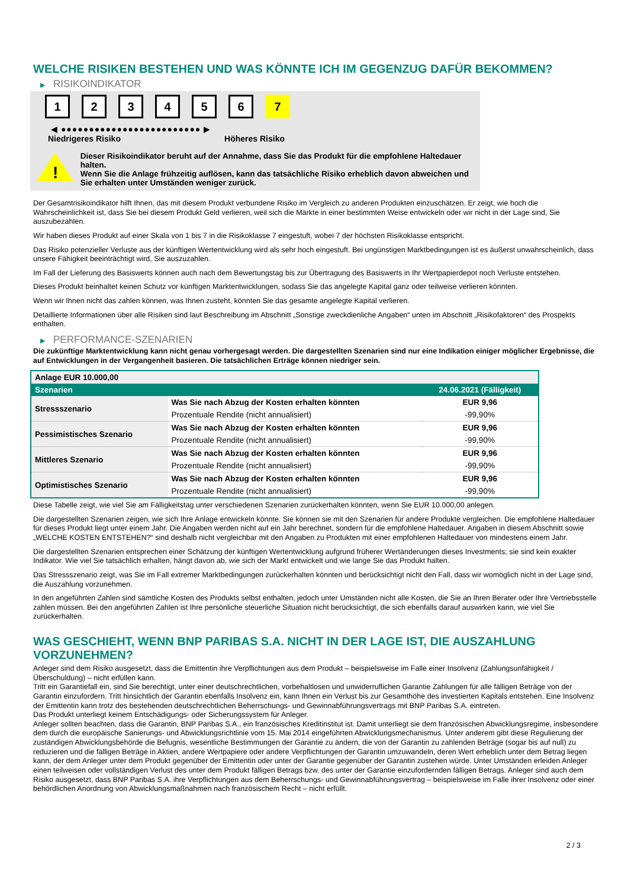WELCHE RISIKEN BESTEHEN UND WAS KÖNNTE ICH IM GEGENZUG DAFÜR BEKOMMEN?
▶ RISIKOINDIKATOR
1 2 3 4 5 6 7
◀ ●●●●●●●●●●●●●●●●●●●●●●●●● ▶
Niedrigeres Risiko Höheres Risiko
!
Dieser Risikoindikator beruht auf der Annahme, dass Sie das Produkt für die empfohlene Haltedauer halten.
Wenn Sie die Anlage frühzeitig auflösen, kann das tatsächliche Risiko erheblich davon abweichen und Sie erhalten unter Umständen weniger zurück.
Der Gesamtrisikoindikator hilft Ihnen, das mit diesem Produkt verbundene Risiko im Vergleich zu anderen Produkten einzuschätzen. Er zeigt, wie hoch die Wahrscheinlichkeit ist, dass Sie bei diesem Produkt Geld verlieren, weil sich die Märkte in einer bestimmten Weise entwickeln oder wir nicht in der Lage sind, Sie auszubezahlen.
Wir haben dieses Produkt auf einer Skala von 1 bis 7 in die Risikoklasse 7 eingestuft, wobei 7 der höchsten Risikoklasse entspricht.
Das Risiko potenzieller Verluste aus der künftigen Wertentwicklung wird als sehr hoch eingestuft. Bei ungünstigen Marktbedingungen ist es äußerst unwahrscheinlich, dass unsere Fähigkeit beeinträchtigt wird, Sie auszuzahlen.
Im Fall der Lieferung des Basiswerts können auch nach dem Bewertungstag bis zur Übertragung des Basiswerts in Ihr Wertpapierdepot noch Verluste entstehen.
Dieses Produkt beinhaltet keinen Schutz vor künftigen Marktentwicklungen, sodass Sie das angelegte Kapital ganz oder teilweise verlieren könnten.
Wenn wir Ihnen nicht das zahlen können, was Ihnen zusteht, könnten Sie das gesamte angelegte Kapital verlieren.
Detaillierte Informationen über alle Risiken sind laut Beschreibung im Abschnitt „Sonstige zweckdienliche Angaben“ unten im Abschnitt „Risikofaktoren“ des Prospekts enthalten.
▶ PERFORMANCE-SZENARIEN
Die zukünftige Marktentwicklung kann nicht genau vorhergesagt werden. Die dargestellten Szenarien sind nur eine Indikation einiger möglicher Ergebnisse, die auf Entwicklungen in der Vergangenheit basieren. Die tatsächlichen Erträge können niedriger sein.
| Anlage EUR 10.000,00 | | |
| --- | --- | --- |
| Szenarien | | 24.06.2021 (Fälligkeit) |
| Stressszenario | Was Sie nach Abzug der Kosten erhalten könnten | EUR 9,96 |
| | Prozentuale Rendite (nicht annualisiert) | -99,90% |
| Pessimistisches Szenario | Was Sie nach Abzug der Kosten erhalten könnten | EUR 9,96 |
| | Prozentuale Rendite (nicht annualisiert) | -99,90% |
| Mittleres Szenario | Was Sie nach Abzug der Kosten erhalten könnten | EUR 9,96 |
| | Prozentuale Rendite (nicht annualisiert) | -99,90% |
| Optimistisches Szenario | Was Sie nach Abzug der Kosten erhalten könnten | EUR 9,96 |
| | Prozentuale Rendite (nicht annualisiert) | -99,90% |
Diese Tabelle zeigt, wie viel Sie am Fälligkeitstag unter verschiedenen Szenarien zurückerhalten könnten, wenn Sie EUR 10.000,00 anlegen.
Die dargestellten Szenarien zeigen, wie sich Ihre Anlage entwickeln könnte. Sie können sie mit den Szenarien für andere Produkte vergleichen. Die empfohlene Haltedauer für dieses Produkt liegt unter einem Jahr. Die Angaben werden nicht auf ein Jahr berechnet, sondern für die empfohlene Haltedauer. Angaben in diesem Abschnitt sowie „WELCHE KOSTEN ENTSTEHEN?“ sind deshalb nicht vergleichbar mit den Angaben zu Produkten mit einer empfohlenen Haltedauer von mindestens einem Jahr.
Die dargestellten Szenarien entsprechen einer Schätzung der künftigen Wertentwicklung aufgrund früherer Wertänderungen dieses Investments; sie sind kein exakter Indikator. Wie viel Sie tatsächlich erhalten, hängt davon ab, wie sich der Markt entwickelt und wie lange Sie das Produkt halten.
Das Stressszenario zeigt, was Sie im Fall extremer Marktbedingungen zurückerhalten könnten und berücksichtigt nicht den Fall, dass wir womöglich nicht in der Lage sind, die Auszahlung vorzunehmen.
In den angeführten Zahlen sind sämtliche Kosten des Produkts selbst enthalten, jedoch unter Umständen nicht alle Kosten, die Sie an Ihren Berater oder Ihre Vertriebsstelle zahlen müssen. Bei den angeführten Zahlen ist Ihre persönliche steuerliche Situation nicht berücksichtigt, die sich ebenfalls darauf auswirken kann, wie viel Sie zurückerhalten.
WAS GESCHIEHT, WENN BNP PARIBAS S.A. NICHT IN DER LAGE IST, DIE AUSZAHLUNG VORZUNEHMEN?
Anleger sind dem Risiko ausgesetzt, dass die Emittentin ihre Verpflichtungen aus dem Produkt – beispielsweise im Falle einer Insolvenz (Zahlungsunfähigkeit / Überschuldung) – nicht erfüllen kann.
Tritt ein Garantiefall ein, sind Sie berechtigt, unter einer deutschrechtlichen, vorbehaltlosen und unwiderruflichen Garantie Zahlungen für alle fälligen Beträge von der Garantin einzufordern. Tritt hinsichtlich der Garantin ebenfalls Insolvenz ein, kann Ihnen ein Verlust bis zur Gesamthöhe des investierten Kapitals entstehen. Eine Insolvenz der Emittentin kann trotz des bestehenden deutschrechtlichen Beherrschungs- und Gewinnabführungsvertrags mit BNP Paribas S.A. eintreten.
Das Produkt unterliegt keinem Entschädigungs- oder Sicherungssystem für Anleger.
Anleger sollten beachten, dass die Garantin, BNP Paribas S.A., ein französisches Kreditinstitut ist. Damit unterliegt sie dem französischen Abwicklungsregime, insbesondere dem durch die europäische Sanierungs- und Abwicklungsrichtlinie vom 15. Mai 2014 eingeführten Abwicklungsmechanismus. Unter anderem gibt diese Regulierung der zuständigen Abwicklungsbehörde die Befugnis, wesentliche Bestimmungen der Garantie zu ändern, die von der Garantin zu zahlenden Beträge (sogar bis auf null) zu reduzieren und die fälligen Beträge in Aktien, andere Wertpapiere oder andere Verpflichtungen der Garantin umzuwandeln, deren Wert erheblich unter dem Betrag liegen kann, der dem Anleger unter dem Produkt gegenüber der Emittentin oder unter der Garantie gegenüber der Garantin zustehen würde. Unter Umständen erleiden Anleger einen teilweisen oder vollständigen Verlust des unter dem Produkt fälligen Betrags bzw. des unter der Garantie einzufordernden fälligen Betrags. Anleger sind auch dem Risiko ausgesetzt, dass BNP Paribas S.A. ihre Verpflichtungen aus dem Beherrschungs- und Gewinnabführungsvertrag – beispielsweise im Falle ihrer Insolvenz oder einer behördlichen Anordnung von Abwicklungsmaßnahmen nach französischem Recht – nicht erfüllt.
2 / 3